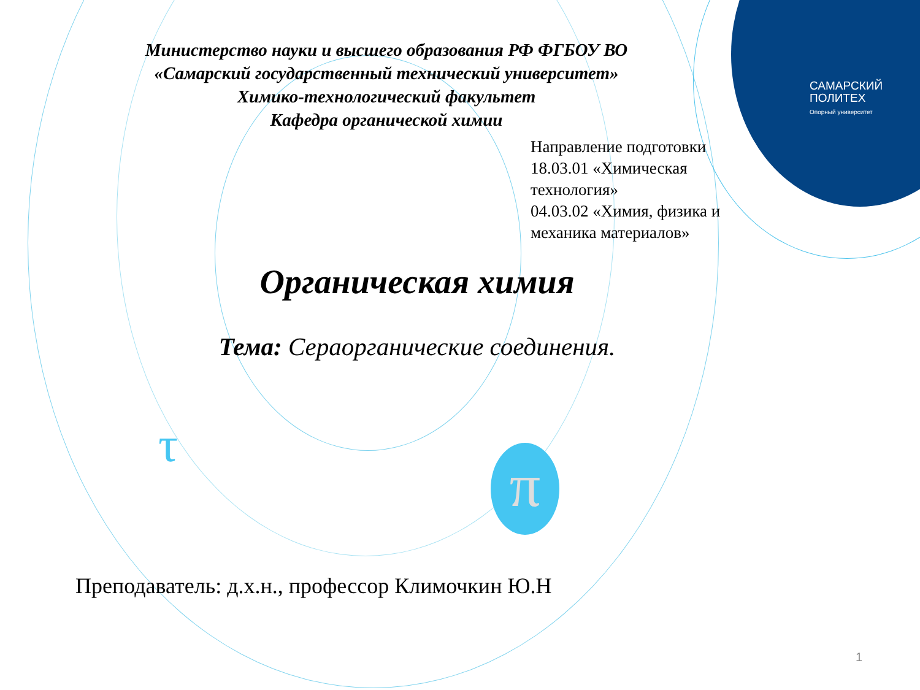π
τ
САМАРСКИЙ
ПОЛИТЕХ
Опорный университет
Министерство науки и высшего образования РФ ФГБОУ ВО
«Самарский государственный технический университет»
Химико-технологический факультет
Кафедра органической химии
Направление подготовки 18.03.01 «Химическая технология»
04.03.02 «Химия, физика и механика материалов»
Органическая химия
Тема: Сераорганические соединения.
Преподаватель: д.х.н., профессор Климочкин Ю.Н
1